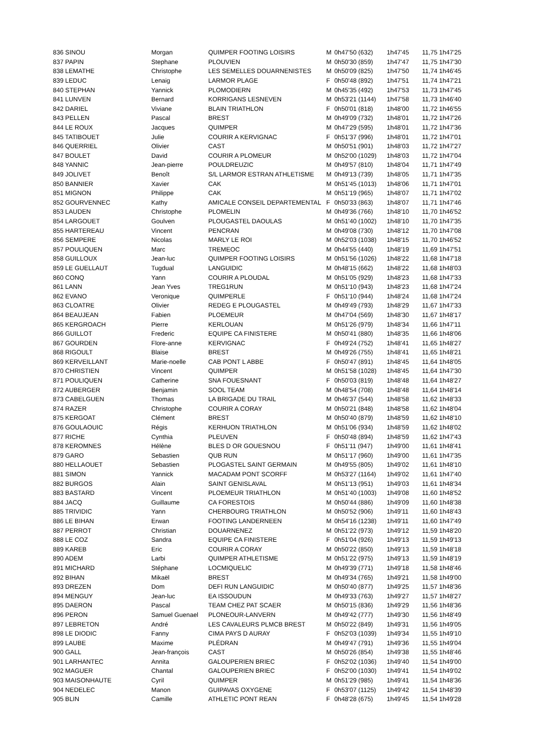| 836 SINOU | Morgan | QUIMPER FOOTING LOISIRS | M | 0h47'50 (632) | 1h47'45 | 11,75 1h47'25 |
| 837 PAPIN | Stephane | PLOUVIEN | M | 0h50'30 (859) | 1h47'47 | 11,75 1h47'30 |
| 838 LEMATHE | Christophe | LES SEMELLES DOUARNENISTES | M | 0h50'09 (825) | 1h47'50 | 11,74 1h46'45 |
| 839 LEDUC | Lenaig | LARMOR PLAGE | F | 0h50'48 (892) | 1h47'51 | 11,74 1h47'21 |
| 840 STEPHAN | Yannick | PLOMODIERN | M | 0h45'35 (492) | 1h47'53 | 11,73 1h47'45 |
| 841 LUNVEN | Bernard | KORRIGANS LESNEVEN | M | 0h53'21 (1144) | 1h47'58 | 11,73 1h46'40 |
| 842 DARIEL | Viviane | BLAIN TRIATHLON | F | 0h50'01 (818) | 1h48'00 | 11,72 1h46'55 |
| 843 PELLEN | Pascal | BREST | M | 0h49'09 (732) | 1h48'01 | 11,72 1h47'26 |
| 844 LE ROUX | Jacques | QUIMPER | M | 0h47'29 (595) | 1h48'01 | 11,72 1h47'36 |
| 845 TATIBOUET | Julie | COURIR A KERVIGNAC | F | 0h51'37 (996) | 1h48'01 | 11,72 1h47'01 |
| 846 QUERRIEL | Olivier | CAST | M | 0h50'51 (901) | 1h48'03 | 11,72 1h47'27 |
| 847 BOULET | David | COURIR A PLOMEUR | M | 0h52'00 (1029) | 1h48'03 | 11,72 1h47'04 |
| 848 YANNIC | Jean-pierre | POULDREUZIC | M | 0h49'57 (810) | 1h48'04 | 11,71 1h47'49 |
| 849 JOLIVET | Benoît | S/L LARMOR ESTRAN ATHLETISME | M | 0h49'13 (739) | 1h48'05 | 11,71 1h47'35 |
| 850 BANNIER | Xavier | CAK | M | 0h51'45 (1013) | 1h48'06 | 11,71 1h47'01 |
| 851 MIGNON | Philippe | CAK | M | 0h51'19 (965) | 1h48'07 | 11,71 1h47'02 |
| 852 GOURVENNEC | Kathy | AMICALE CONSEIL DEPARTEMENTAL | F | 0h50'33 (863) | 1h48'07 | 11,71 1h47'46 |
| 853 LAUDEN | Christophe | PLOMELIN | M | 0h49'36 (766) | 1h48'10 | 11,70 1h46'52 |
| 854 LARGOUET | Goulven | PLOUGASTEL DAOULAS | M | 0h51'40 (1002) | 1h48'10 | 11,70 1h47'35 |
| 855 HARTEREAU | Vincent | PENCRAN | M | 0h49'08 (730) | 1h48'12 | 11,70 1h47'08 |
| 856 SEMPERE | Nicolas | MARLY LE ROI | M | 0h52'03 (1038) | 1h48'15 | 11,70 1h46'52 |
| 857 POULIQUEN | Marc | TREMEOC | M | 0h44'55 (440) | 1h48'19 | 11,69 1h47'51 |
| 858 GUILLOUX | Jean-luc | QUIMPER FOOTING LOISIRS | M | 0h51'56 (1026) | 1h48'22 | 11,68 1h47'18 |
| 859 LE GUELLAUT | Tugdual | LANGUIDIC | M | 0h48'15 (662) | 1h48'22 | 11,68 1h48'03 |
| 860 CONQ | Yann | COURIR A PLOUDAL | M | 0h51'05 (929) | 1h48'23 | 11,68 1h47'33 |
| 861 LANN | Jean Yves | TREG1RUN | M | 0h51'10 (943) | 1h48'23 | 11,68 1h47'24 |
| 862 EVANO | Veronique | QUIMPERLE | F | 0h51'10 (944) | 1h48'24 | 11,68 1h47'24 |
| 863 CLOATRE | Olivier | REDEG E PLOUGASTEL | M | 0h49'49 (793) | 1h48'29 | 11,67 1h47'33 |
| 864 BEAUJEAN | Fabien | PLOEMEUR | M | 0h47'04 (569) | 1h48'30 | 11,67 1h48'17 |
| 865 KERGROACH | Pierre | KERLOUAN | M | 0h51'26 (979) | 1h48'34 | 11,66 1h47'11 |
| 866 GUILLOT | Frederic | EQUIPE CA FINISTERE | M | 0h50'41 (880) | 1h48'35 | 11,66 1h48'06 |
| 867 GOURDEN | Flore-anne | KERVIGNAC | F | 0h49'24 (752) | 1h48'41 | 11,65 1h48'27 |
| 868 RIGOULT | Blaise | BREST | M | 0h49'26 (755) | 1h48'41 | 11,65 1h48'21 |
| 869 KERVEILLANT | Marie-noelle | CAB PONT L ABBE | F | 0h50'47 (891) | 1h48'45 | 11,64 1h48'05 |
| 870 CHRISTIEN | Vincent | QUIMPER | M | 0h51'58 (1028) | 1h48'45 | 11,64 1h47'30 |
| 871 POULIQUEN | Catherine | SNA FOUESNANT | F | 0h50'03 (819) | 1h48'48 | 11,64 1h48'27 |
| 872 AUBERGER | Benjamin | SOOL TEAM | M | 0h48'54 (708) | 1h48'48 | 11,64 1h48'14 |
| 873 CABELGUEN | Thomas | LA BRIGADE DU TRAIL | M | 0h46'37 (544) | 1h48'58 | 11,62 1h48'33 |
| 874 RAZER | Christophe | COURIR A CORAY | M | 0h50'21 (848) | 1h48'58 | 11,62 1h48'04 |
| 875 KERGOAT | Clément | BREST | M | 0h50'40 (879) | 1h48'59 | 11,62 1h48'10 |
| 876 GOULAOUIC | Régis | KERHUON TRIATHLON | M | 0h51'06 (934) | 1h48'59 | 11,62 1h48'02 |
| 877 RICHE | Cynthia | PLEUVEN | F | 0h50'48 (894) | 1h48'59 | 11,62 1h47'43 |
| 878 KEROMNES | Hélène | BLES D OR GOUESNOU | F | 0h51'11 (947) | 1h49'00 | 11,61 1h48'41 |
| 879 GARO | Sebastien | QUB RUN | M | 0h51'17 (960) | 1h49'00 | 11,61 1h47'35 |
| 880 HELLAOUET | Sebastien | PLOGASTEL SAINT GERMAIN | M | 0h49'55 (805) | 1h49'02 | 11,61 1h48'10 |
| 881 SIMON | Yannick | MACADAM PONT SCORFF | M | 0h53'27 (1164) | 1h49'02 | 11,61 1h47'40 |
| 882 BURGOS | Alain | SAINT GENISLAVAL | M | 0h51'13 (951) | 1h49'03 | 11,61 1h48'34 |
| 883 BASTARD | Vincent | PLOEMEUR TRIATHLON | M | 0h51'40 (1003) | 1h49'08 | 11,60 1h48'52 |
| 884 JACQ | Guillaume | CA FORESTOIS | M | 0h50'44 (886) | 1h49'09 | 11,60 1h48'38 |
| 885 TRIVIDIC | Yann | CHERBOURG TRIATHLON | M | 0h50'52 (906) | 1h49'11 | 11,60 1h48'43 |
| 886 LE BIHAN | Erwan | FOOTING LANDERNEEN | M | 0h54'16 (1238) | 1h49'11 | 11,60 1h47'49 |
| 887 PERROT | Christian | DOUARNENEZ | M | 0h51'22 (973) | 1h49'12 | 11,59 1h48'20 |
| 888 LE COZ | Sandra | EQUIPE CA FINISTERE | F | 0h51'04 (926) | 1h49'13 | 11,59 1h49'13 |
| 889 KAREB | Eric | COURIR A CORAY | M | 0h50'22 (850) | 1h49'13 | 11,59 1h48'18 |
| 890 ADEM | Larbi | QUIMPER ATHLETISME | M | 0h51'22 (975) | 1h49'13 | 11,59 1h48'19 |
| 891 MICHARD | Stéphane | LOCMIQUELIC | M | 0h49'39 (771) | 1h49'18 | 11,58 1h48'46 |
| 892 BIHAN | Mikaël | BREST | M | 0h49'34 (765) | 1h49'21 | 11,58 1h49'00 |
| 893 DREZEN | Dom | DEFI RUN LANGUIDIC | M | 0h50'40 (877) | 1h49'25 | 11,57 1h48'36 |
| 894 MENGUY | Jean-luc | EA ISSOUDUN | M | 0h49'33 (763) | 1h49'27 | 11,57 1h48'27 |
| 895 DAERON | Pascal | TEAM CHEZ PAT SCAER | M | 0h50'15 (836) | 1h49'29 | 11,56 1h48'36 |
| 896 PERON | Samuel Guenael | PLONEOUR-LANVERN | M | 0h49'42 (777) | 1h49'30 | 11,56 1h48'49 |
| 897 LEBRETON | André | LES CAVALEURS PLMCB BREST | M | 0h50'22 (849) | 1h49'31 | 11,56 1h49'05 |
| 898 LE DIODIC | Fanny | CIMA PAYS D AURAY | F | 0h52'03 (1039) | 1h49'34 | 11,55 1h49'10 |
| 899 LAUBE | Maxime | PLÉDRAN | M | 0h49'47 (791) | 1h49'36 | 11,55 1h49'04 |
| 900 GALL | Jean-françois | CAST | M | 0h50'26 (854) | 1h49'38 | 11,55 1h48'46 |
| 901 LARHANTEC | Annita | GALOUPERIEN BRIEC | F | 0h52'02 (1036) | 1h49'40 | 11,54 1h49'00 |
| 902 MAGUER | Chantal | GALOUPERIEN BRIEC | F | 0h52'00 (1030) | 1h49'41 | 11,54 1h49'02 |
| 903 MAISONHAUTE | Cyril | QUIMPER | M | 0h51'29 (985) | 1h49'41 | 11,54 1h48'36 |
| 904 NEDELEC | Manon | GUIPAVAS OXYGENE | F | 0h53'07 (1125) | 1h49'42 | 11,54 1h48'39 |
| 905 BLIN | Camille | ATHLETIC PONT REAN | F | 0h48'28 (675) | 1h49'45 | 11,54 1h49'28 |